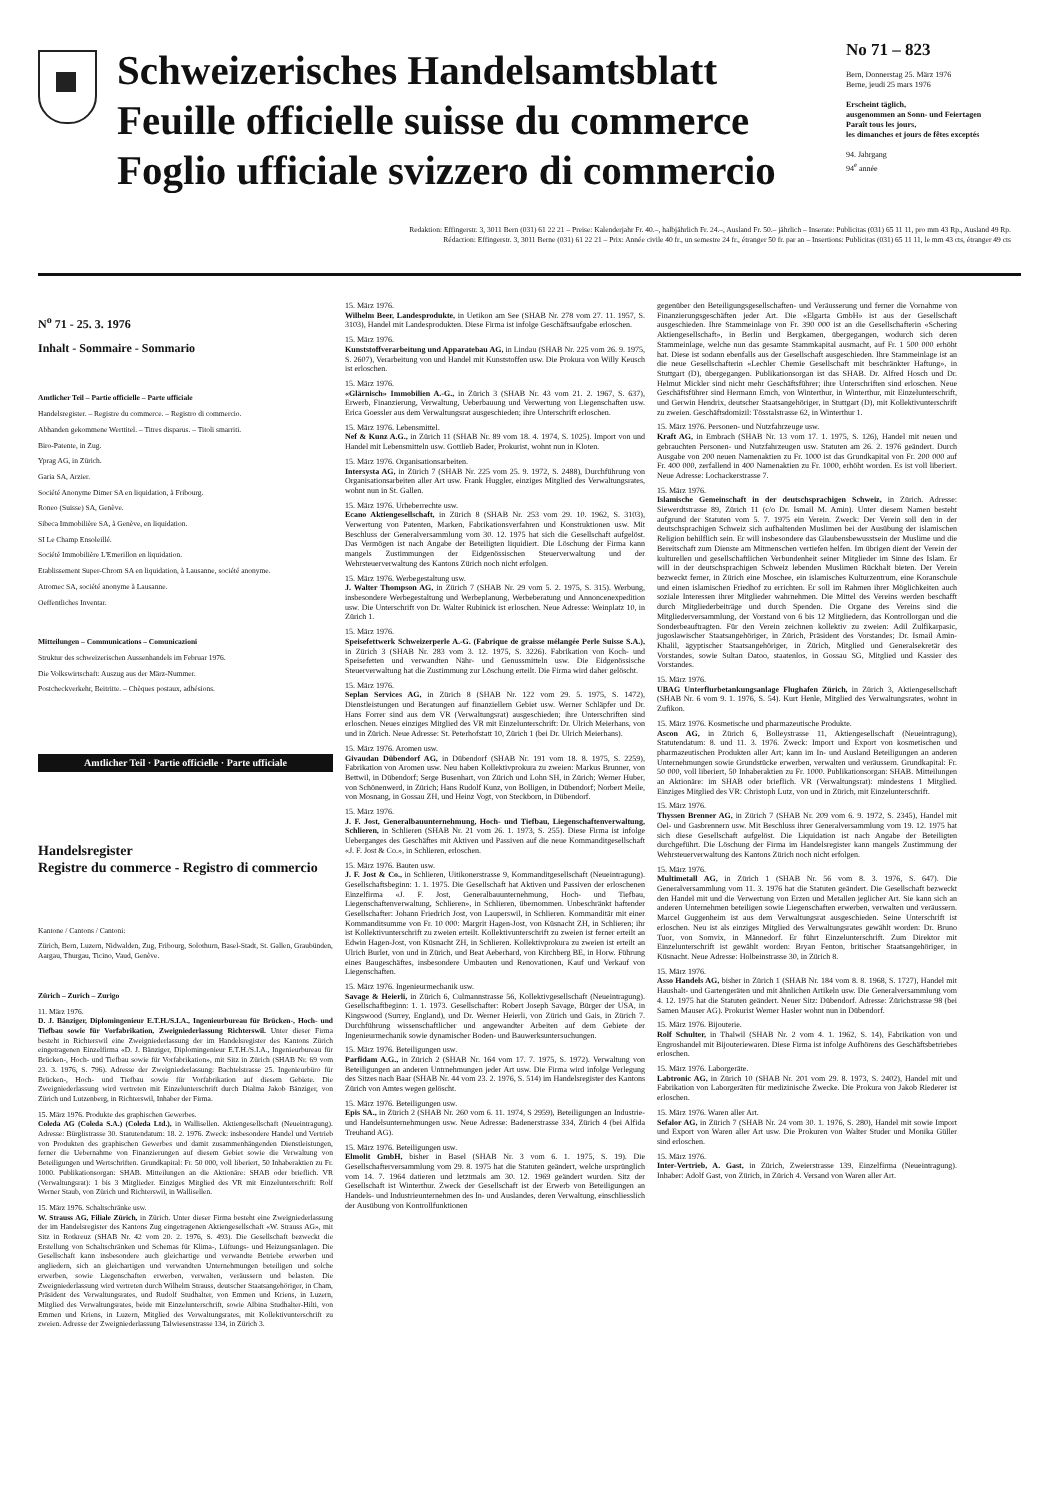Schweizerisches Handelsamtsblatt
Feuille officielle suisse du commerce
Foglio ufficiale svizzero di commercio
No 71 – 823
Bern, Donnerstag 25. März 1976
Berne, jeudi 25 mars 1976
Erscheint täglich,
ausgenommen an Sonn- und Feiertagen
Paraît tous les jours,
les dimanches et jours de fêtes exceptés
94. Jahrgang
94<sup>e</sup> année
Redaktion: Effingerstr. 3, 3011 Bern (031) 61 22 21 – Preise: Kalenderjahr Fr. 40.–, halbjährlich Fr. 24.–, Ausland Fr. 50.– jährlich – Inserate: Publicitas (031) 65 11 11, pro mm 43 Rp., Ausland 49 Rp.
Rédaction: Effingerstr. 3, 3011 Berne (031) 61 22 21 – Prix: Année civile 40 fr., un semestre 24 fr., étranger 50 fr. par an – Insertions: Publicitas (031) 65 11 11, le mm 43 cts, étranger 49 cts
N<sup>o</sup> 71 - 25. 3. 1976
Inhalt - Sommaire - Sommario
Amtlicher Teil – Partie officielle – Parte ufficiale
Handelsregister. – Registre du commerce. – Registro di commercio.
Abhanden gekommene Werttitel. – Titres disparus. – Titoli smarriti.
Biro-Patente, in Zug.
Yprag AG, in Zürich.
Garia SA, Arzier.
Société Anonyme Dimer SA en liquidation, à Fribourg.
Roneo (Suisse) SA, Genève.
Sibeca Immobilière SA, à Genève, en liquidation.
SI Le Champ Ensoleillé.
Société Immobilière L'Emerillon en liquidation.
Etablissement Super-Chrom SA en liquidation, à Lausanne, société anonyme.
Atromec SA, société anonyme à Lausanne.
Oeffentliches Inventar.
Mitteilungen – Communications – Comunicazioni
Struktur des schweizerischen Aussenhandels im Februar 1976.
Die Volkswirtschaft: Auszug aus der März-Nummer.
Postcheckverkehr, Beitritte. – Chèques postaux, adhésions.
Amtlicher Teil · Partie officielle · Parte ufficiale
Handelsregister
Registre du commerce - Registro di commercio
Kantone / Cantons / Cantoni:
Zürich, Bern, Luzern, Nidwalden, Zug, Fribourg, Solothurn, Basel-Stadt, St. Gallen, Graubünden, Aargau, Thurgau, Ticino, Vaud, Genève.
Zürich – Zurich – Zurigo
11. März 1976.
D. J. Bänziger, Diplomingenieur E.T.H./S.I.A., Ingenieurbureau für Brücken-, Hoch- und Tiefbau sowie für Vorfabrikation, Zweigniederlassung Richterswil. Unter dieser Firma besteht in Richterswil eine Zweigniederlassung der im Handelsregister des Kantons Zürich eingetragenen Einzelfirma «D. J. Bänziger, Diplomingenieur E.T.H./S.I.A., Ingenieurbureau für Brücken-, Hoch- und Tiefbau sowie für Vorfabrikation», mit Sitz in Zürich (SHAB Nr. 69 vom 23. 3. 1976, S. 796). Adresse der Zweigniederlassung: Bachtelstrasse 25. Ingenieurbüro für Brücken-, Hoch- und Tiefbau sowie für Vorfabrikation auf diesem Gebiete. Die Zweigniederlassung wird vertreten mit Einzelunterschrift durch Dialma Jakob Bänziger, von Zürich und Lutzenberg, in Richterswil, Inhaber der Firma.
15. März 1976. Produkte des graphischen Gewerbes.
Coleda AG (Coleda S.A.) (Coleda Ltd.), in Wallisellen. Aktiengesellschaft (Neueintragung). Adresse: Bürglistrasse 30. Statutendatum: 18. 2. 1976. Zweck: insbesondere Handel und Vertrieb von Produkten des graphischen Gewerbes und damit zusammenhängenden Dienstleistungen, ferner die Uebernahme von Finanzierungen auf diesem Gebiet sowie die Verwaltung von Beteiligungen und Wertschriften. Grundkapital: Fr. 50 000, voll liberiert, 50 Inhaberaktien zu Fr. 1000. Publikationsorgan: SHAB. Mitteilungen an die Aktionäre: SHAB oder brieflich. VR (Verwaltungsrat): 1 bis 3 Mitglieder. Einziges Mitglied des VR mit Einzelunterschrift: Rolf Werner Staub, von Zürich und Richterswil, in Wallisellen.
15. März 1976. Schaltschränke usw.
W. Strauss AG, Filiale Zürich, in Zürich. Unter dieser Firma besteht eine Zweigniederlassung der im Handelsregister des Kantons Zug eingetragenen Aktiengesellschaft «W. Strauss AG», mit Sitz in Rotkreuz (SHAB Nr. 42 vom 20. 2. 1976, S. 493). Die Gesellschaft bezweckt die Erstellung von Schaltschränken und Schemas für Klima-, Lüftungs- und Heizungsanlagen. Die Gesellschaft kann insbesondere auch gleichartige und verwandte Betriebe erwerben und angliedern, sich an gleichartigen und verwandten Unternehmungen beteiligen und solche erwerben, sowie Liegenschaften erwerben, verwalten, veräussern und belasten. Die Zweigniederlassung wird vertreten durch Wilhelm Strauss, deutscher Staatsangehöriger, in Cham, Präsident des Verwaltungsrates, und Rudolf Studhalter, von Emmen und Kriens, in Luzern, Mitglied des Verwaltungsrates, beide mit Einzelunterschrift, sowie Albina Studhalter-Hilti, von Emmen und Kriens, in Luzern, Mitglied des Verwaltungsrates, mit Kollektivunterschrift zu zweien. Adresse der Zweigniederlassung Talwiesenstrasse 134, in Zürich 3.
15. März 1976.
Wilhelm Beer, Landesprodukte, in Uetikon am See (SHAB Nr. 278 vom 27. 11. 1957, S. 3103), Handel mit Landesprodukten. Diese Firma ist infolge Geschäftsaufgabe erloschen.
15. März 1976.
Kunststoffverarbeitung und Apparatebau AG, in Lindau (SHAB Nr. 225 vom 26. 9. 1975, S. 2607), Verarbeitung von und Handel mit Kunststoffen usw. Die Prokura von Willy Keusch ist erloschen.
15. März 1976.
«Glärnisch» Immobilien A.-G., in Zürich 3 (SHAB Nr. 43 vom 21. 2. 1967, S. 637), Erwerb, Finanzierung, Verwaltung, Ueberbauung und Verwertung von Liegenschaften usw. Erica Goessler aus dem Verwaltungsrat ausgeschieden; ihre Unterschrift erloschen.
15. März 1976. Lebensmittel.
Nef & Kunz A.G., in Zürich 11 (SHAB Nr. 89 vom 18. 4. 1974, S. 1025). Import von und Handel mit Lebensmitteln usw. Gottlieb Bader, Prokurist, wohnt nun in Kloten.
15. März 1976. Organisationsarbeiten.
Intersysta AG, in Zürich 7 (SHAB Nr. 225 vom 25. 9. 1972, S. 2488), Durchführung von Organisationsarbeiten aller Art usw. Frank Huggler, einziges Mitglied des Verwaltungsrates, wohnt nun in St. Gallen.
15. März 1976. Urheberrechte usw.
Ecano Aktiengesellschaft, in Zürich 8 (SHAB Nr. 253 vom 29. 10. 1962, S. 3103), Verwertung von Patenten, Marken, Fabrikationsverfahren und Konstruktionen usw. Mit Beschluss der Generalversammlung vom 30. 12. 1975 hat sich die Gesellschaft aufgelöst. Das Vermögen ist nach Angabe der Beteiligten liquidiert. Die Löschung der Firma kann mangels Zustimmungen der Eidgenössischen Steuerverwaltung und der Wehrsteuerverwaltung des Kantons Zürich noch nicht erfolgen.
15. März 1976. Werbegestaltung usw.
J. Walter Thompson AG, in Zürich 7 (SHAB Nr. 29 vom 5. 2. 1975, S. 315). Werbung, insbesondere Werbegestaltung und Werbeplanung, Werbeberatung und Annoncenexpedition usw. Die Unterschrift von Dr. Walter Rubinick ist erloschen. Neue Adresse: Weinplatz 10, in Zürich 1.
15. März 1976.
Speisefettwerk Schweizerperle A.-G. (Fabrique de graisse mélangée Perle Suisse S.A.), in Zürich 3 (SHAB Nr. 283 vom 3. 12. 1975, S. 3226). Fabrikation von Koch- und Speisefetten und verwandten Nähr- und Genussmitteln usw. Die Eidgenössische Steuerverwaltung hat die Zustimmung zur Löschung erteilt. Die Firma wird daher gelöscht.
15. März 1976.
Seplan Services AG, in Zürich 8 (SHAB Nr. 122 vom 29. 5. 1975, S. 1472), Dienstleistungen und Beratungen auf finanziellem Gebiet usw. Werner Schläpfer und Dr. Hans Forrer sind aus dem VR (Verwaltungsrat) ausgeschieden; ihre Unterschriften sind erloschen. Neues einziges Mitglied des VR mit Einzelunterschrift: Dr. Ulrich Meierhans, von und in Zürich. Neue Adresse: St. Peterhofstatt 10, Zürich 1 (bei Dr. Ulrich Meierhans).
15. März 1976. Aromen usw.
Givaudan Dübendorf AG, in Dübendorf (SHAB Nr. 191 vom 18. 8. 1975, S. 2259), Fabrikation von Aromen usw. Neu haben Kollektivprokura zu zweien: Markus Brunner, von Bettwil, in Dübendorf; Serge Busenhart, von Zürich und Lohn SH, in Zürich; Werner Huber, von Schönenwerd, in Zürich; Hans Rudolf Kunz, von Bolligen, in Dübendorf; Norbert Meile, von Mosnang, in Gossau ZH, und Heinz Vogt, von Steckborn, in Dübendorf.
15. März 1976.
J. F. Jost, Generalbauunternehmung, Hoch- und Tiefbau, Liegenschaftenverwaltung, Schlieren, in Schlieren (SHAB Nr. 21 vom 26. 1. 1973, S. 255). Diese Firma ist infolge Ueberganges des Geschäftes mit Aktiven und Passiven auf die neue Kommanditgesellschaft «J. F. Jost & Co.», in Schlieren, erloschen.
15. März 1976. Bauten usw.
J. F. Jost & Co., in Schlieren, Uitikonerstrasse 9, Kommanditgesellschaft (Neueintragung). Gesellschaftsbeginn: 1. 1. 1975. Die Gesellschaft hat Aktiven und Passiven der erloschenen Einzelfirma «J. F. Jost, Generalbauunternehmung, Hoch- und Tiefbau, Liegenschaftenverwaltung, Schlieren», in Schlieren, übernommen. Unbeschränkt haftender Gesellschafter: Johann Friedrich Jost, von Lauperswil, in Schlieren. Kommanditär mit einer Kommanditsumme von Fr. 10 000: Margrit Hagen-Jost, von Küsnacht ZH, in Schlieren; ihr ist Kollektivunterschrift zu zweien erteilt. Kollektivunterschrift zu zweien ist ferner erteilt an Edwin Hagen-Jost, von Küsnacht ZH, in Schlieren. Kollektivprokura zu zweien ist erteilt an Ulrich Burlet, von und in Zürich, und Beat Aeberhard, von Kirchberg BE, in Horw. Führung eines Baugeschäftes, insbesondere Umbauten und Renovationen, Kauf und Verkauf von Liegenschaften.
15. März 1976. Ingenieurmechanik usw.
Savage & Heierli, in Zürich 6, Culmannstrasse 56, Kollektivgesellschaft (Neueintragung). Gesellschaftbeginn: 1. 1. 1973. Gesellschafter: Robert Joseph Savage, Bürger der USA, in Kingswood (Surrey, England), und Dr. Werner Heierli, von Zürich und Gais, in Zürich 7. Durchführung wissenschaftlicher und angewandter Arbeiten auf dem Gebiete der Ingenieurmechanik sowie dynamischer Boden- und Bauwerksuntersuchungen.
15. März 1976. Beteiligungen usw.
Parfidam A.G., in Zürich 2 (SHAB Nr. 164 vom 17. 7. 1975, S. 1972). Verwaltung von Beteiligungen an anderen Untrnehmungen jeder Art usw. Die Firma wird infolge Verlegung des Sitzes nach Baar (SHAB Nr. 44 vom 23. 2. 1976, S. 514) im Handelsregister des Kantons Zürich von Amtes wegen gelöscht.
15. März 1976. Beteiligungen usw.
Epis SA., in Zürich 2 (SHAB Nr. 260 vom 6. 11. 1974, S 2959), Beteiligungen an Industrie- und Handelsunternehmungen usw. Neue Adresse: Badenerstrasse 334, Zürich 4 (bei Alfida Treuhand AG).
15. März 1976. Beteiligungen usw.
Elmolit GmbH, bisher in Basel (SHAB Nr. 3 vom 6. 1. 1975, S. 19). Die Gesellschafterversammlung vom 29. 8. 1975 hat die Statuten geändert, welche ursprünglich vom 14. 7. 1964 datieren und letztmals am 30. 12. 1969 geändert wurden. Sitz der Gesellschaft ist Winterthur. Zweck der Gesellschaft ist der Erwerb von Beteiligungen an Handels- und Industrieunternehmen des In- und Auslandes, deren Verwaltung, einschliesslich der Ausübung von Kontrollfunktionen
gegenüber den Beteiligungsgesellschaften- und Veräusserung und ferner die Vornahme von Finanzierungsgeschäften jeder Art. Die «Elgarta GmbH» ist aus der Gesellschaft ausgeschieden. Ihre Stammeinlage von Fr. 390 000 ist an die Gesellschafterin «Schering Aktiengesellschaft», in Berlin und Bergkamen, übergegangen, wodurch sich deren Stammeinlage, welche nun das gesamte Stammkapital ausmacht, auf Fr. 1 500 000 erhöht hat. Diese ist sodann ebenfalls aus der Gesellschaft ausgeschieden. Ihre Stammeinlage ist an die neue Gesellschafterin «Lechler Chemie Gesellschaft mit beschränkter Haftung», in Stuttgart (D), übergegangen. Publikationsorgan ist das SHAB. Dr. Alfred Hosch und Dr. Helmut Mickler sind nicht mehr Geschäftsführer; ihre Unterschriften sind erloschen. Neue Geschäftsführer sind Hermann Emch, von Winterthur, in Winterthur, mit Einzelunterschrift, und Gerwin Hendrix, deutscher Staatsangehöriger, in Stuttgart (D), mit Kollektivunterschrift zu zweien. Geschäftsdomizil: Tösstalstrasse 62, in Winterthur 1.
15. März 1976. Personen- und Nutzfahrzeuge usw.
Kraft AG, in Embrach (SHAB Nr. 13 vom 17. 1. 1975, S. 126), Handel mit neuen und gebrauchten Personen- und Nutzfahrzeugen usw. Statuten am 26. 2. 1976 geändert. Durch Ausgabe von 200 neuen Namenaktien zu Fr. 1000 ist das Grundkapital von Fr. 200 000 auf Fr. 400 000, zerfallend in 400 Namenaktien zu Fr. 1000, erhöht worden. Es ist voll liberiert. Neue Adresse: Lochackerstrasse 7.
15. März 1976.
Islamische Gemeinschaft in der deutschsprachigen Schweiz, in Zürich. Adresse: Siewerdtstrasse 89, Zürich 11 (c/o Dr. Ismail M. Amin). Unter diesem Namen besteht aufgrund der Statuten vom 5. 7. 1975 ein Verein. Zweck: Der Verein soll den in der deutschsprachigen Schweiz sich aufhaltenden Muslimen bei der Ausübung der islamischen Religion behilflich sein. Er will insbesondere das Glaubensbewusstsein der Muslime und die Bereitschaft zum Dienste am Mitmenschen vertiefen helfen. Im übrigen dient der Verein der kulturellen und gesellschaftlichen Verbundenheit seiner Mitglieder im Sinne des Islam. Er will in der deutschsprachigen Schweiz lebenden Muslimen Rückhalt bieten. Der Verein bezweckt ferner, in Zürich eine Moschee, ein islamisches Kulturzentrum, eine Koranschule und einen islamischen Friedhof zu errichten. Er soll im Rahmen ihrer Möglichkeiten auch soziale Interessen ihrer Mitglieder wahrnehmen. Die Mittel des Vereins werden beschafft durch Mitgliederbeiträge und durch Spenden. Die Organe des Vereins sind die Mitgliederversammlung, der Vorstand von 6 bis 12 Mitgliedern, das Kontrollorgan und die Sonderbeauftragten. Für den Verein zeichnen kollektiv zu zweien: Adil Zulfikarpasic, jugoslawischer Staatsangehöriger, in Zürich, Präsident des Vorstandes; Dr. Ismail Amin-Khalil, ägyptischer Staatsangehöriger, in Zürich, Mitglied und Generalsekretär des Vorstandes, sowie Sultan Datoo, staatenlos, in Gossau SG, Mitglied und Kassier des Vorstandes.
15. März 1976.
UBAG Unterflurbetankungsanlage Flughafen Zürich, in Zürich 3, Aktiengesellschaft (SHAB Nr. 6 vom 9. 1. 1976, S. 54). Kurt Henle, Mitglied des Verwaltungsrates, wohnt in Zufikon.
15. März 1976. Kosmetische und pharmazeutische Produkte.
Ascon AG, in Zürich 6, Bolleystrasse 11, Aktiengesellschaft (Neueintragung), Statutendatum: 8. und 11. 3. 1976. Zweck: Import und Export von kosmetischen und pharmazeutischen Produkten aller Art; kann im In- und Ausland Beteiligungen an anderen Unternehmungen sowie Grundstücke erwerben, verwalten und veräussern. Grundkapital: Fr. 50 000, voll liberiert, 50 Inhaberaktien zu Fr. 1000. Publikationsorgan: SHAB. Mitteilungen an Aktionäre: im SHAB oder brieflich. VR (Verwaltungsrat): mindestens 1 Mitglied. Einziges Mitglied des VR: Christoph Lutz, von und in Zürich, mit Einzelunterschrift.
15. März 1976.
Thyssen Brenner AG, in Zürich 7 (SHAB Nr. 209 vom 6. 9. 1972, S. 2345), Handel mit Oel- und Gasbrennern usw. Mit Beschluss ihrer Generalversammlung vom 19. 12. 1975 hat sich diese Gesellschaft aufgelöst. Die Liquidation ist nach Angabe der Beteiligten durchgeführt. Die Löschung der Firma im Handelsregister kann mangels Zustimmung der Wehrsteuerverwaltung des Kantons Zürich noch nicht erfolgen.
15. März 1976.
Multimetall AG, in Zürich 1 (SHAB Nr. 56 vom 8. 3. 1976, S. 647). Die Generalversammlung vom 11. 3. 1976 hat die Statuten geändert. Die Gesellschaft bezweckt den Handel mit und die Verwertung von Erzen und Metallen jeglicher Art. Sie kann sich an anderen Unternehmen beteiligen sowie Liegenschaften erwerben, verwalten und veräussern. Marcel Guggenheim ist aus dem Verwaltungsrat ausgeschieden. Seine Unterschrift ist erloschen. Neu ist als einziges Mitglied des Verwaltungsrates gewählt worden: Dr. Bruno Tuor, von Somvix, in Männedorf. Er führt Einzelunterschrift. Zum Direktor mit Einzelunterschrift ist gewählt worden: Bryan Fenton, britischer Staatsangehöriger, in Küsnacht. Neue Adresse: Holbeinstrasse 30, in Zürich 8.
15. März 1976.
Asso Handels AG, bisher in Zürich 1 (SHAB Nr. 184 vom 8. 8. 1968, S. 1727), Handel mit Haushalt- und Gartengeräten und mit ähnlichen Artikeln usw. Die Generalversammlung vom 4. 12. 1975 hat die Statuten geändert. Neuer Sitz: Dübendorf. Adresse: Zürichstrasse 98 (bei Samen Mauser AG). Prokurist Werner Hasler wohnt nun in Dübendorf.
15. März 1976. Bijouterie.
Rolf Schulter, in Thalwil (SHAB Nr. 2 vom 4. 1. 1962, S. 14), Fabrikation von und Engroshandel mit Bijouteriewaren. Diese Firma ist infolge Aufhörens des Geschäftsbetriebes erloschen.
15. März 1976. Laborgeräte.
Labtronic AG, in Zürich 10 (SHAB Nr. 201 vom 29. 8. 1973, S. 2402), Handel mit und Fabrikation von Laborgeräten für medizinische Zwecke. Die Prokura von Jakob Riederer ist erloschen.
15. März 1976. Waren aller Art.
Sefalor AG, in Zürich 7 (SHAB Nr. 24 vom 30. 1. 1976, S. 280), Handel mit sowie Import und Export von Waren aller Art usw. Die Prokuren von Walter Studer und Monika Güller sind erloschen.
15. März 1976.
Inter-Vertrieb, A. Gast, in Zürich, Zweierstrasse 139, Einzelfirma (Neueintragung). Inhaber: Adolf Gast, von Zürich, in Zürich 4. Versand von Waren aller Art.